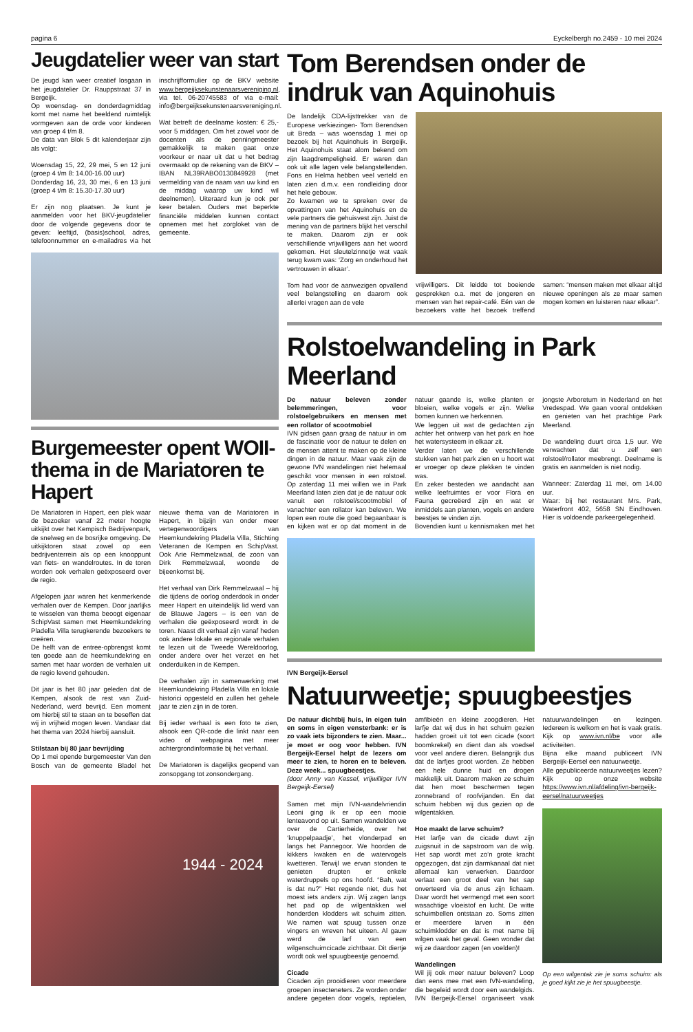pagina 6 Eyckelbergh no.2459 - 10 mei 2024
Jeugdatelier weer van start
De jeugd kan weer creatief losgaan in het jeugdatelier Dr. Rauppstraat 37 in Bergeijk.
Op woensdag- en donderdagmiddag komt met name het beeldend ruimtelijk vormgeven aan de orde voor kinderen van groep 4 t/m 8.
De data van Blok 5 dit kalenderjaar zijn als volgt:
Woensdag 15, 22, 29 mei, 5 en 12 juni (groep 4 t/m 8: 14.00-16.00 uur)
Donderdag 16, 23, 30 mei, 6 en 13 juni (groep 4 t/m 8: 15.30-17.30 uur)
Er zijn nog plaatsen. Je kunt je aanmelden voor het BKV-jeugdatelier door de volgende gegevens door te geven: leeftijd, (basis)school, adres, telefoonnummer en e-mailadres via het inschrijfformulier op de BKV website www.bergeijksekunstenaarsvereniging.nl, via tel. 06-20745583 of via e-mail: info@bergeijksekunstenaarsvereniging.nl.
Wat betreft de deelname kosten: € 25,- voor 5 middagen. Om het zowel voor de docenten als de penningmeester gemakkelijk te maken gaat onze voorkeur er naar uit dat u het bedrag overmaakt op de rekening van de BKV – IBAN NL39RABO0130849928 (met vermelding van de naam van uw kind en de middag waarop uw kind wil deelnemen). Uiteraard kun je ook per keer betalen. Ouders met beperkte financiële middelen kunnen contact opnemen met het zorgloket van de gemeente.
Burgemeester opent WOII-thema in de Mariatoren te Hapert
De Mariatoren in Hapert, een plek waar de bezoeker vanaf 22 meter hoogte uitkijkt over het Kempisch Bedrijvenpark, de snelweg en de bosrijke omgeving. De uitkijktoren staat zowel op een bedrijventerrein als op een knooppunt van fiets- en wandelroutes. In de toren worden ook verhalen geëxposeerd over de regio.
Afgelopen jaar waren het kenmerkende verhalen over de Kempen. Door jaarlijks te wisselen van thema beoogt eigenaar SchipVast samen met Heemkundekring Pladella Villa terugkerende bezoekers te creëren.
De helft van de entree-opbrengst komt ten goede aan de heemkundekring en samen met haar worden de verhalen uit de regio levend gehouden.
Dit jaar is het 80 jaar geleden dat de Kempen, alsook de rest van Zuid-Nederland, werd bevrijd. Een moment om hierbij stil te staan en te beseffen dat wij in vrijheid mogen leven. Vandaar dat het thema van 2024 hierbij aansluit.
Stilstaan bij 80 jaar bevrijding
Op 1 mei opende burgemeester Van den Bosch van de gemeente Bladel het nieuwe thema van de Mariatoren in Hapert, in bijzijn van onder meer vertegenwoordigers van Heemkundekring Pladella Villa, Stichting Veteranen de Kempen en SchipVast. Ook Arie Remmelzwaal, de zoon van Dirk Remmelzwaal, woonde de bijeenkomst bij.
Het verhaal van Dirk Remmelzwaal – hij die tijdens de oorlog onderdook in onder meer Hapert en uiteindelijk lid werd van de Blauwe Jagers – is een van de verhalen die geëxposeerd wordt in de toren. Naast dit verhaal zijn vanaf heden ook andere lokale en regionale verhalen te lezen uit de Tweede Wereldoorlog, onder andere over het verzet en het onderduiken in de Kempen.
De verhalen zijn in samenwerking met Heemkundekring Pladella Villa en lokale historici opgesteld en zullen het gehele jaar te zien zijn in de toren.
Bij ieder verhaal is een foto te zien, alsook een QR-code die linkt naar een video of webpagina met meer achtergrondinformatie bij het verhaal.
De Mariatoren is dagelijks geopend van zonsopgang tot zonsondergang.
1944 - 2024
Tom Berendsen onder de indruk van Aquinohuis
De landelijk CDA-lijsttrekker van de Europese verkiezingen- Tom Berendsen uit Breda – was woensdag 1 mei op bezoek bij het Aquinohuis in Bergeijk. Het Aquinohuis staat alom bekend om zijn laagdrempeligheid. Er waren dan ook uit alle lagen vele belangstellenden. Fons en Helma hebben veel verteld en laten zien d.m.v. een rondleiding door het hele gebouw.
Zo kwamen we te spreken over de opvattingen van het Aquinohuis en de vele partners die gehuisvest zijn. Juist de mening van de partners blijkt het verschil te maken. Daarom zijn er ook verschillende vrijwilligers aan het woord gekomen. Het sleutelzinnetje wat vaak terug kwam was: ‘Zorg en onderhoud het vertrouwen in elkaar’.
Tom had voor de aanwezigen opvallend veel belangstelling en daarom ook allerlei vragen aan de vele
vrijwilligers. Dit leidde tot boeiende gesprekken o.a. met de jongeren en mensen van het repair-café. Eén van de bezoekers vatte het bezoek treffend samen: “mensen maken met elkaar altijd nieuwe openingen als ze maar samen mogen komen en luisteren naar elkaar”.
Rolstoelwandeling in Park Meerland
De natuur beleven zonder belemmeringen, voor rolstoelgebruikers en mensen met een rollator of scootmobiel
IVN gidsen gaan graag de natuur in om de fascinatie voor de natuur te delen en de mensen attent te maken op de kleine dingen in de natuur. Maar vaak zijn de gewone IVN wandelingen niet helemaal geschikt voor mensen in een rolstoel. Op zaterdag 11 mei willen we in Park Meerland laten zien dat je de natuur ook vanuit een rolstoel/scootmobiel of vanachter een rollator kan beleven. We lopen een route die goed begaanbaar is en kijken wat er op dat moment in de natuur gaande is, welke planten er bloeien, welke vogels er zijn. Welke bomen kunnen we herkennen.
We leggen uit wat de gedachten zijn achter het ontwerp van het park en hoe het watersysteem in elkaar zit.
Verder laten we de verschillende stukken van het park zien en u hoort wat er vroeger op deze plekken te vinden was.
En zeker besteden we aandacht aan welke leefruimtes er voor Flora en Fauna gecreëerd zijn en wat er inmiddels aan planten, vogels en andere beestjes te vinden zijn.
Bovendien kunt u kennismaken met het jongste Arboretum in Nederland en het Vredespad. We gaan vooral ontdekken en genieten van het prachtige Park Meerland.
De wandeling duurt circa 1,5 uur. We verwachten dat u zelf een rolstoel/rollator meebrengt. Deelname is gratis en aanmelden is niet nodig.
Wanneer: Zaterdag 11 mei, om 14.00 uur.
Waar: bij het restaurant Mrs. Park, Waterfront 402, 5658 SN Eindhoven. Hier is voldoende parkeergelegenheid.
IVN Bergeijk-Eersel
Natuurweetje; spuugbeestjes
De natuur dichtbij huis, in eigen tuin en soms in eigen vensterbank: er is zo vaak iets bijzonders te zien. Maar... je moet er oog voor hebben. IVN Bergeijk-Eersel helpt de lezers om meer te zien, te horen en te beleven. Deze week... spuugbeestjes.
(door Anny van Kessel, vrijwilliger IVN Bergeijk-Eersel)
Samen met mijn IVN-wandelvriendin Leoni ging ik er op een mooie lenteavond op uit. Samen wandelden we over de Cartierheide, over het ‘knuppelpaadje’, het vlonderpad en langs het Pannegoor. We hoorden de kikkers kwaken en de watervogels kwetteren. Terwijl we ervan stonden te genieten drupten er enkele waterdruppels op ons hoofd. “Bah, wat is dat nu?” Het regende niet, dus het moest iets anders zijn. Wij zagen langs het pad op de wilgentakken wel honderden klodders wit schuim zitten. We namen wat spuug tussen onze vingers en wreven het uiteen. Al gauw werd de larf van een wilgenschuimcicade zichtbaar. Dit diertje wordt ook wel spuugbeestje genoemd.
Cicade
Cicaden zijn prooidieren voor meerdere groepen insecteneters. Ze worden onder andere gegeten door vogels, reptielen, amfibieën en kleine zoogdieren. Het larfje dat wij dus in het schuim gezien hadden groeit uit tot een cicade (soort boomkrekel) en dient dan als voedsel voor veel andere dieren. Belangrijk dus dat de larfjes groot worden. Ze hebben een hele dunne huid en drogen makkelijk uit. Daarom maken ze schuim dat hen moet beschermen tegen zonnebrand of roofvijanden. En dat schuim hebben wij dus gezien op de wilgentakken.
Hoe maakt de larve schuim?
Het larfje van de cicade duwt zijn zuigsnuit in de sapstroom van de wilg. Het sap wordt met zo’n grote kracht opgezogen, dat zijn darmkanaal dat niet allemaal kan verwerken. Daardoor verlaat een groot deel van het sap onverteerd via de anus zijn lichaam. Daar wordt het vermengd met een soort wasachtige vloeistof en lucht. De witte schuimbellen ontstaan zo. Soms zitten er meerdere larven in één schuimklodder en dat is met name bij wilgen vaak het geval. Geen wonder dat wij ze daardoor zagen (en voelden)!
Wandelingen
Wil jij ook meer natuur beleven? Loop dan eens mee met een IVN-wandeling, die begeleid wordt door een wandelgids. IVN Bergeijk-Eersel organiseert vaak natuurwandelingen en lezingen. Iedereen is welkom en het is vaak gratis. Kijk op www.ivn.nl/be voor alle activiteiten.
Bijna elke maand publiceert IVN Bergeijk-Eersel een natuurweetje.
Alle gepubliceerde natuurweetjes lezen? Kijk op onze website https://www.ivn.nl/afdeling/ivn-bergeijk-eersel/natuurweetjes
Op een wilgentak zie je soms schuim: als je goed kijkt zie je het spuugbeestje.